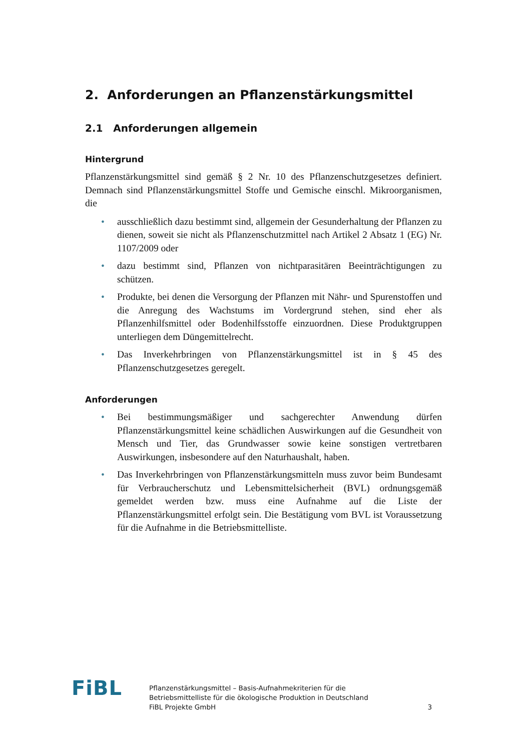2. Anforderungen an Pflanzenstärkungsmittel
2.1 Anforderungen allgemein
Hintergrund
Pflanzenstärkungsmittel sind gemäß § 2 Nr. 10 des Pflanzenschutzgesetzes definiert. Demnach sind Pflanzenstärkungsmittel Stoffe und Gemische einschl. Mikroorganismen, die
• ausschließlich dazu bestimmt sind, allgemein der Gesunderhaltung der Pflanzen zu dienen, soweit sie nicht als Pflanzenschutzmittel nach Artikel 2 Absatz 1 (EG) Nr. 1107/2009 oder
• dazu bestimmt sind, Pflanzen von nichtparasitären Beeinträchtigungen zu schützen.
• Produkte, bei denen die Versorgung der Pflanzen mit Nähr- und Spurenstoffen und die Anregung des Wachstums im Vordergrund stehen, sind eher als Pflanzenhilfsmittel oder Bodenhilfsstoffe einzuordnen. Diese Produktgruppen unterliegen dem Düngemittelrecht.
• Das Inverkehrbringen von Pflanzenstärkungsmittel ist in § 45 des Pflanzenschutzgesetzes geregelt.
Anforderungen
• Bei bestimmungsmäßiger und sachgerechter Anwendung dürfen Pflanzenstärkungsmittel keine schädlichen Auswirkungen auf die Gesundheit von Mensch und Tier, das Grundwasser sowie keine sonstigen vertretbaren Auswirkungen, insbesondere auf den Naturhaushalt, haben.
• Das Inverkehrbringen von Pflanzenstärkungsmitteln muss zuvor beim Bundesamt für Verbraucherschutz und Lebensmittelsicherheit (BVL) ordnungsgemäß gemeldet werden bzw. muss eine Aufnahme auf die Liste der Pflanzenstärkungsmittel erfolgt sein. Die Bestätigung vom BVL ist Voraussetzung für die Aufnahme in die Betriebsmittelliste.
FiBL
Pflanzenstärkungsmittel – Basis-Aufnahmekriterien für die
Betriebsmittelliste für die ökologische Produktion in Deutschland
FiBL Projekte GmbH
3